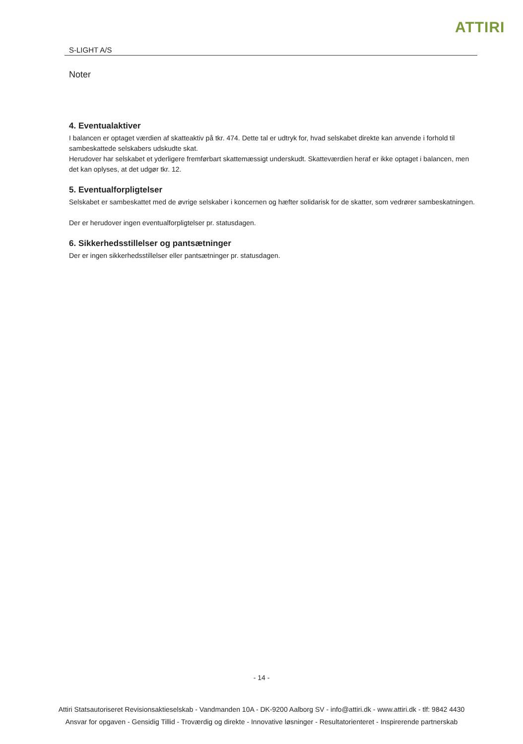ATTIRI
S-LIGHT A/S
Noter
4. Eventualaktiver
I balancen er optaget værdien af skatteaktiv på tkr. 474. Dette tal er udtryk for, hvad selskabet direkte kan anvende i forhold til sambeskattede selskabers udskudte skat.
Herudover har selskabet et yderligere fremførbart skattemæssigt underskudt. Skatteværdien heraf er ikke optaget i balancen, men det kan oplyses, at det udgør tkr. 12.
5. Eventualforpligtelser
Selskabet er sambeskattet med de øvrige selskaber i koncernen og hæfter solidarisk for de skatter, som vedrører sambeskatningen.
Der er herudover ingen eventualforpligtelser pr. statusdagen.
6. Sikkerhedsstillelser og pantsætninger
Der er ingen sikkerhedsstillelser eller pantsætninger pr. statusdagen.
- 14 -
Attiri Statsautoriseret Revisionsaktieselskab - Vandmanden 10A - DK-9200 Aalborg SV - info@attiri.dk - www.attiri.dk - tlf: 9842 4430
Ansvar for opgaven - Gensidig Tillid - Troværdig og direkte - Innovative løsninger - Resultatorienteret - Inspirerende partnerskab